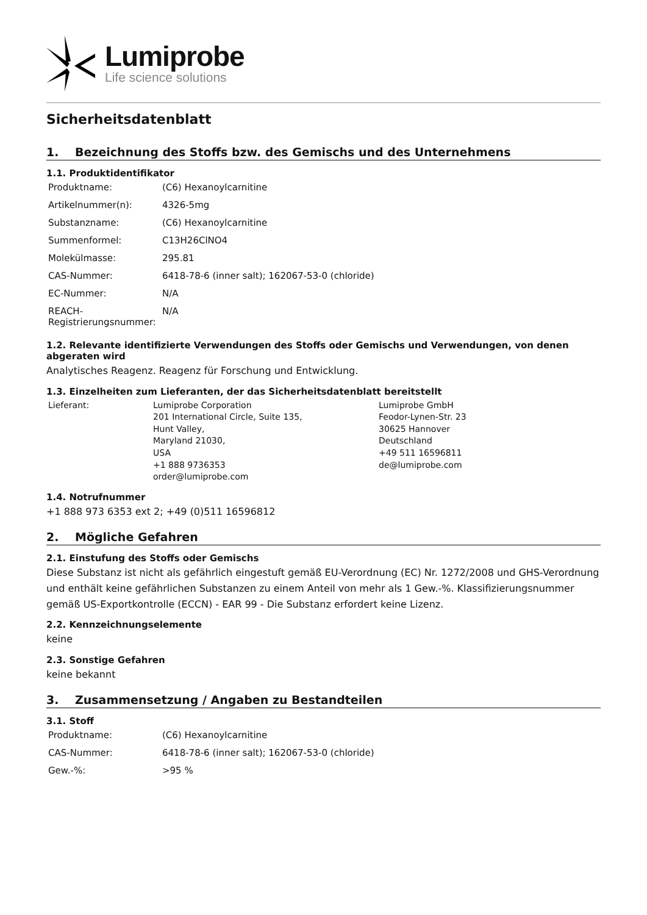Lumiprobe
Life science solutions
Sicherheitsdatenblatt
1. Bezeichnung des Stoffs bzw. des Gemischs und des Unternehmens
1.1. Produktidentifikator
| Produktname: | (C6) Hexanoylcarnitine |
| Artikelnummer(n): | 4326-5mg |
| Substanzname: | (C6) Hexanoylcarnitine |
| Summenformel: | C13H26ClNO4 |
| Molekülmasse: | 295.81 |
| CAS-Nummer: | 6418-78-6 (inner salt); 162067-53-0 (chloride) |
| EC-Nummer: | N/A |
| REACH-Registrierungsnummer: | N/A |
1.2. Relevante identifizierte Verwendungen des Stoffs oder Gemischs und Verwendungen, von denen abgeraten wird
Analytisches Reagenz. Reagenz für Forschung und Entwicklung.
1.3. Einzelheiten zum Lieferanten, der das Sicherheitsdatenblatt bereitstellt
| Lieferant: | Lumiprobe Corporation 201 International Circle, Suite 135, Hunt Valley, Maryland 21030, USA +1 888 9736353 order@lumiprobe.com | Lumiprobe GmbH Feodor-Lynen-Str. 23 30625 Hannover Deutschland +49 511 16596811 de@lumiprobe.com |
1.4. Notrufnummer
+1 888 973 6353 ext 2; +49 (0)511 16596812
2. Mögliche Gefahren
2.1. Einstufung des Stoffs oder Gemischs
Diese Substanz ist nicht als gefährlich eingestuft gemäß EU-Verordnung (EC) Nr. 1272/2008 und GHS-Verordnung und enthält keine gefährlichen Substanzen zu einem Anteil von mehr als 1 Gew.-%. Klassifizierungsnummer gemäß US-Exportkontrolle (ECCN) - EAR 99 - Die Substanz erfordert keine Lizenz.
2.2. Kennzeichnungselemente
keine
2.3. Sonstige Gefahren
keine bekannt
3. Zusammensetzung / Angaben zu Bestandteilen
3.1. Stoff
| Produktname: | (C6) Hexanoylcarnitine |
| CAS-Nummer: | 6418-78-6 (inner salt); 162067-53-0 (chloride) |
| Gew.-%: | >95 % |